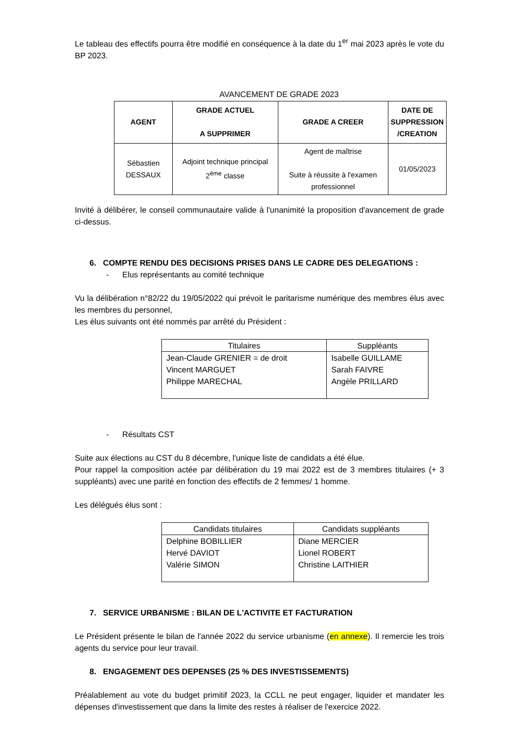Le tableau des effectifs pourra être modifié en conséquence à la date du 1<sup>er</sup> mai 2023 après le vote du BP 2023.
AVANCEMENT DE GRADE 2023
| AGENT | GRADE ACTUEL A SUPPRIMER | GRADE A CREER | DATE DE SUPPRESSION /CREATION |
| --- | --- | --- | --- |
| Sébastien DESSAUX | Adjoint technique principal 2<sup>ème</sup> classe | Agent de maîtrise Suite à réussite à l'examen professionnel | 01/05/2023 |
Invité à délibérer, le conseil communautaire valide à l'unanimité la proposition d'avancement de grade ci-dessus.
6. COMPTE RENDU DES DECISIONS PRISES DANS LE CADRE DES DELEGATIONS :
- Elus représentants au comité technique
Vu la délibération n°82/22 du 19/05/2022 qui prévoit le paritarisme numérique des membres élus avec les membres du personnel,
Les élus suivants ont été nommés par arrêté du Président :
| Titulaires | Suppléants |
| --- | --- |
| Jean-Claude GRENIER = de droit Vincent MARGUET Philippe MARECHAL | Isabelle GUILLAME Sarah FAIVRE Angèle PRILLARD |
- Résultats CST
Suite aux élections au CST du 8 décembre, l'unique liste de candidats a été élue.
Pour rappel la composition actée par délibération du 19 mai 2022 est de 3 membres titulaires (+ 3 suppléants) avec une parité en fonction des effectifs de 2 femmes/ 1 homme.
Les délégués élus sont :
| Candidats titulaires | Candidats suppléants |
| --- | --- |
| Delphine BOBILLIER Hervé DAVIOT Valérie SIMON | Diane MERCIER Lionel ROBERT Christine LAITHIER |
7. SERVICE URBANISME : BILAN DE L'ACTIVITE ET FACTURATION
Le Président présente le bilan de l'année 2022 du service urbanisme (en annexe). Il remercie les trois agents du service pour leur travail.
8. ENGAGEMENT DES DEPENSES (25 % DES INVESTISSEMENTS)
Préalablement au vote du budget primitif 2023, la CCLL ne peut engager, liquider et mandater les dépenses d'investissement que dans la limite des restes à réaliser de l'exercice 2022.